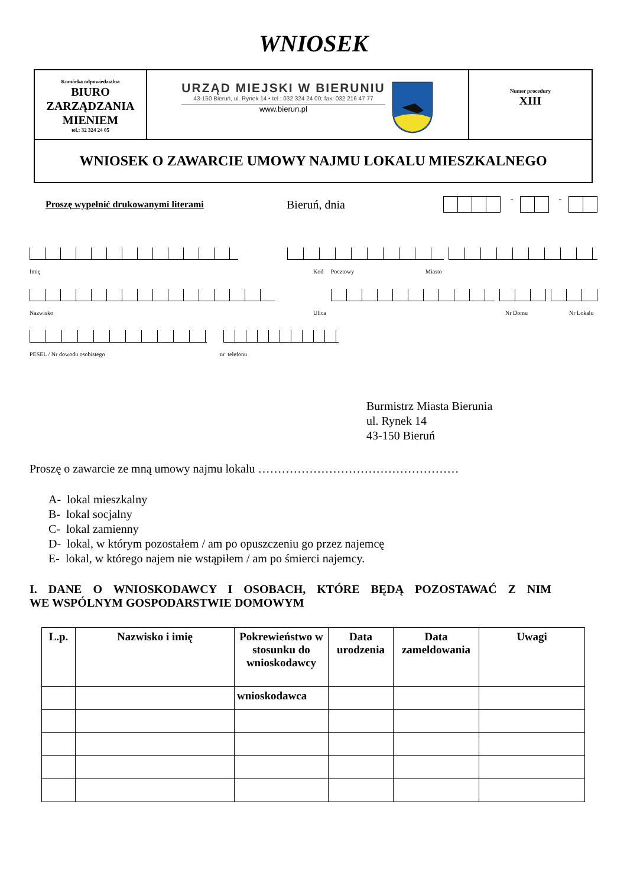WNIOSEK
| Komórka odpowiedzialna BIURO ZARZĄDZANIA MIENIEM tel.: 32 324 24 05 | URZĄD MIEJSKI W BIERUNIU 43-150 Bieruń, ul. Rynek 14 • tel.: 032 324 24 00; fax: 032 216 47 77 www.bierun.pl | Numer procedury XIII |
| WNIOSEK O ZAWARCIE UMOWY NAJMU LOKALU MIESZKALNEGO | | |
Proszę wypełnić drukowanymi literami Bieruń, dnia - -
Imię Kod Pocztowy Miasto
Nazwisko Ulica Nr Domu Nr Lokalu
PESEL / Nr dowodu osobistego nr telefonu
Burmistrz Miasta Bierunia
ul. Rynek 14
43-150 Bieruń
Proszę o zawarcie ze mną umowy najmu lokalu ……………………………………………
A- lokal mieszkalny
B- lokal socjalny
C- lokal zamienny
D- lokal, w którym pozostałem / am po opuszczeniu go przez najemcę
E- lokal, w którego najem nie wstąpiłem / am po śmierci najemcy.
I. DANE O WNIOSKODAWCY I OSOBACH, KTÓRE BĘDĄ POZOSTAWAĆ Z NIM
WE WSPÓLNYM GOSPODARSTWIE DOMOWYM
| L.p. | Nazwisko i imię | Pokrewieństwo w stosunku do wnioskodawcy | Data urodzenia | Data zameldowania | Uwagi |
| --- | --- | --- | --- | --- | --- |
| | | wnioskodawca | | | |